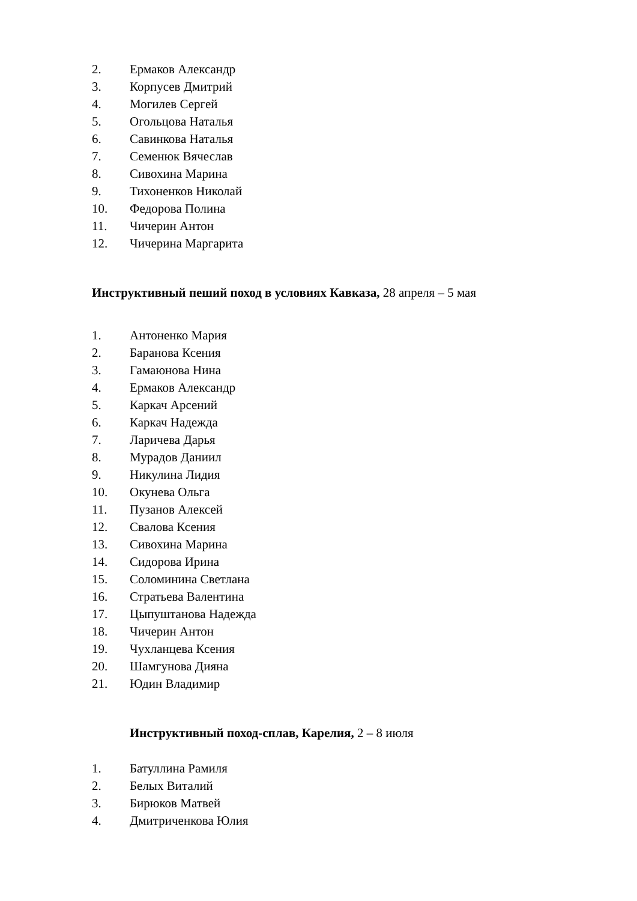2. Ермаков Александр
3. Корпусев Дмитрий
4. Могилев Сергей
5. Огольцова Наталья
6. Савинкова Наталья
7. Семенюк Вячеслав
8. Сивохина Марина
9. Тихоненков Николай
10. Федорова Полина
11. Чичерин Антон
12. Чичерина Маргарита
Инструктивный пеший поход в условиях Кавказа, 28 апреля – 5 мая
1. Антоненко Мария
2. Баранова Ксения
3. Гамаюнова Нина
4. Ермаков Александр
5. Каркач Арсений
6. Каркач Надежда
7. Ларичева Дарья
8. Мурадов Даниил
9. Никулина Лидия
10. Окунева Ольга
11. Пузанов Алексей
12. Свалова Ксения
13. Сивохина Марина
14. Сидорова Ирина
15. Соломинина Светлана
16. Стратьева Валентина
17. Цыпуштанова Надежда
18. Чичерин Антон
19. Чухланцева Ксения
20. Шамгунова Дияна
21. Юдин Владимир
Инструктивный поход-сплав, Карелия, 2 – 8 июля
1. Батуллина Рамиля
2. Белых Виталий
3. Бирюков Матвей
4. Дмитриченкова Юлия